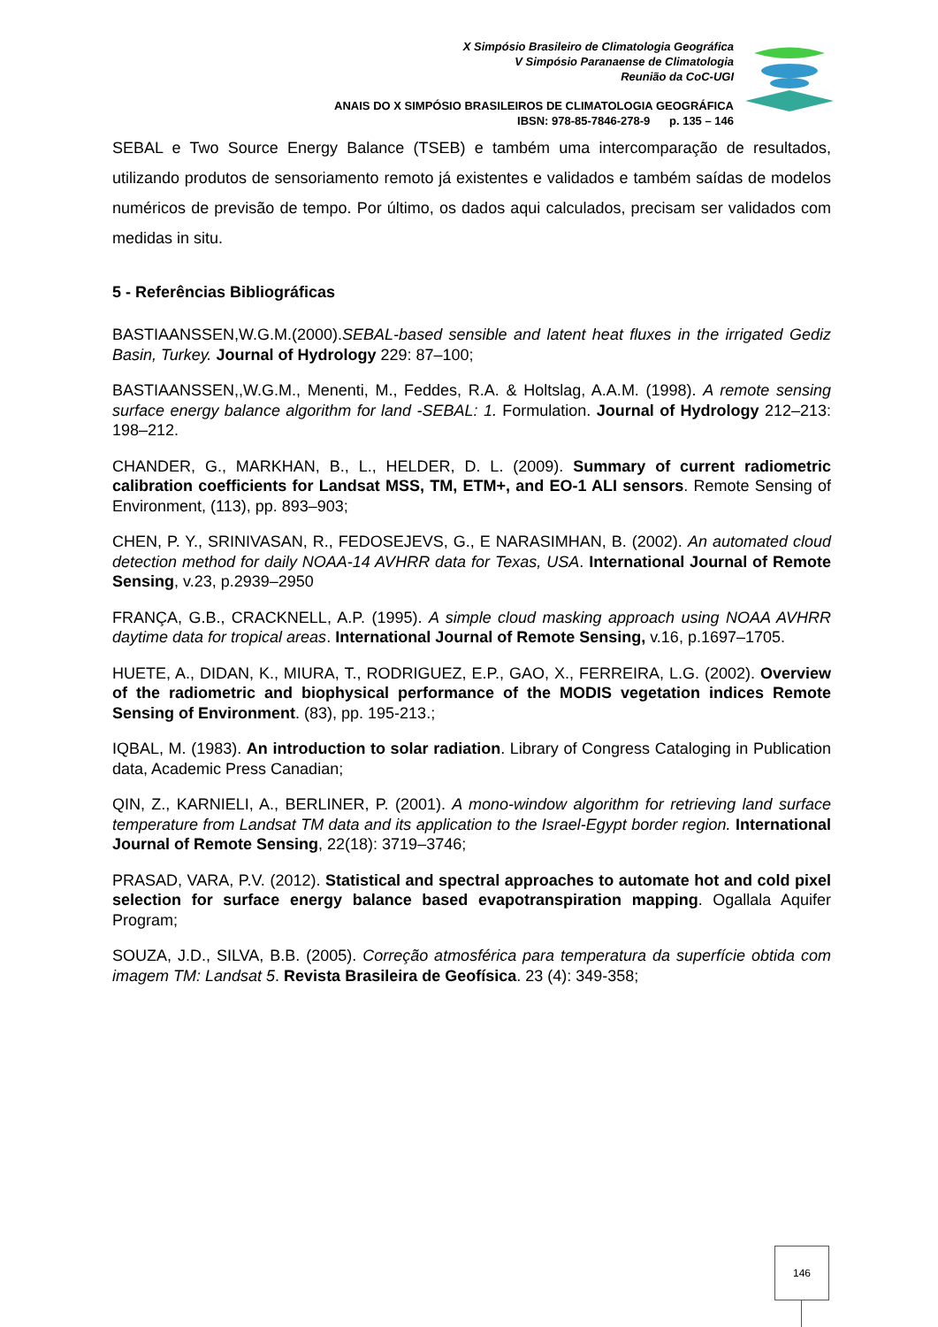X Simpósio Brasileiro de Climatologia Geográfica
V Simpósio Paranaense de Climatologia
Reunião da CoC-UGI
ANAIS DO X SIMPÓSIO BRASILEIROS DE CLIMATOLOGIA GEOGRÁFICA
IBSN: 978-85-7846-278-9 p. 135 – 146
SEBAL e Two Source Energy Balance (TSEB) e também uma intercomparação de resultados, utilizando produtos de sensoriamento remoto já existentes e validados e também saídas de modelos numéricos de previsão de tempo. Por último, os dados aqui calculados, precisam ser validados com medidas in situ.
5 - Referências Bibliográficas
BASTIAANSSEN,W.G.M.(2000).SEBAL-based sensible and latent heat fluxes in the irrigated Gediz Basin, Turkey. Journal of Hydrology 229: 87–100;
BASTIAANSSEN,,W.G.M., Menenti, M., Feddes, R.A. & Holtslag, A.A.M. (1998). A remote sensing surface energy balance algorithm for land -SEBAL: 1. Formulation. Journal of Hydrology 212–213: 198–212.
CHANDER, G., MARKHAN, B., L., HELDER, D. L. (2009). Summary of current radiometric calibration coefficients for Landsat MSS, TM, ETM+, and EO-1 ALI sensors. Remote Sensing of Environment, (113), pp. 893–903;
CHEN, P. Y., SRINIVASAN, R., FEDOSEJEVS, G., E NARASIMHAN, B. (2002). An automated cloud detection method for daily NOAA-14 AVHRR data for Texas, USA. International Journal of Remote Sensing, v.23, p.2939–2950
FRANÇA, G.B., CRACKNELL, A.P. (1995). A simple cloud masking approach using NOAA AVHRR daytime data for tropical areas. International Journal of Remote Sensing, v.16, p.1697–1705.
HUETE, A., DIDAN, K., MIURA, T., RODRIGUEZ, E.P., GAO, X., FERREIRA, L.G. (2002). Overview of the radiometric and biophysical performance of the MODIS vegetation indices Remote Sensing of Environment. (83), pp. 195-213.;
IQBAL, M. (1983). An introduction to solar radiation. Library of Congress Cataloging in Publication data, Academic Press Canadian;
QIN, Z., KARNIELI, A., BERLINER, P. (2001). A mono-window algorithm for retrieving land surface temperature from Landsat TM data and its application to the Israel-Egypt border region. International Journal of Remote Sensing, 22(18): 3719–3746;
PRASAD, VARA, P.V. (2012). Statistical and spectral approaches to automate hot and cold pixel selection for surface energy balance based evapotranspiration mapping. Ogallala Aquifer Program;
SOUZA, J.D., SILVA, B.B. (2005). Correção atmosférica para temperatura da superfície obtida com imagem TM: Landsat 5. Revista Brasileira de Geofísica. 23 (4): 349-358;
146